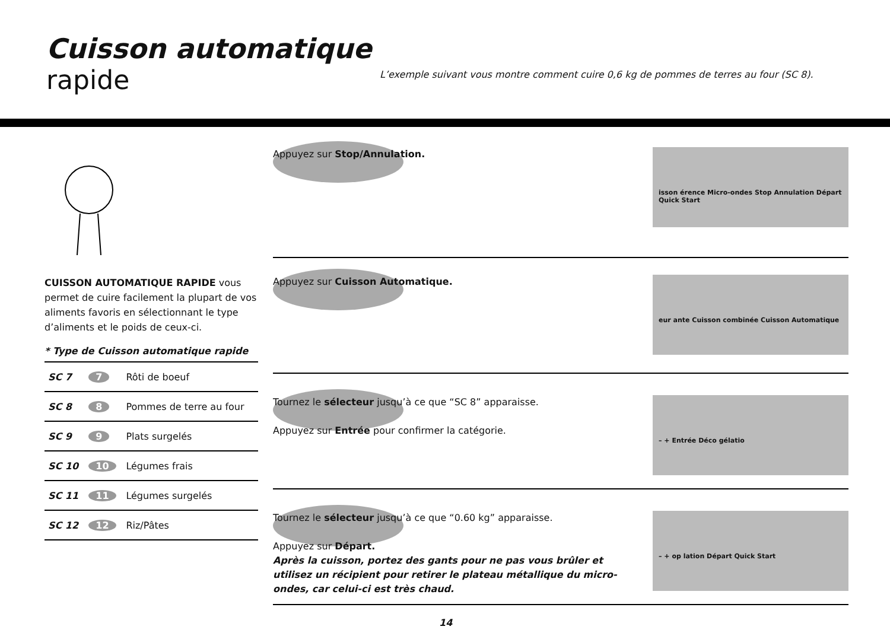Cuisson automatique
rapide
L’exemple suivant vous montre comment cuire 0,6 kg de pommes de terres au four (SC 8).
CUISSON AUTOMATIQUE RAPIDE vous permet de cuire facilement la plupart de vos aliments favoris en sélectionnant le type d’aliments et le poids de ceux-ci.
* Type de Cuisson automatique rapide
| SC 7 | 7 | Rôti de boeuf |
| SC 8 | 8 | Pommes de terre au four |
| SC 9 | 9 | Plats surgelés |
| SC 10 | 10 | Légumes frais |
| SC 11 | 11 | Légumes surgelés |
| SC 12 | 12 | Riz/Pâtes |
Appuyez sur Stop/Annulation.
isson érence Micro-ondes Stop Annulation Départ Quick Start
Appuyez sur Cuisson Automatique.
eur ante Cuisson combinée Cuisson Automatique
Tournez le sélecteur jusqu’à ce que “SC 8” apparaisse.
Appuyez sur Entrée pour confirmer la catégorie.
– + Entrée Déco gélatio
Tournez le sélecteur jusqu’à ce que “0.60 kg” apparaisse.
Appuyez sur Départ.
Après la cuisson, portez des gants pour ne pas vous brûler et utilisez un récipient pour retirer le plateau métallique du micro-ondes, car celui-ci est très chaud.
– + op lation Départ Quick Start
14